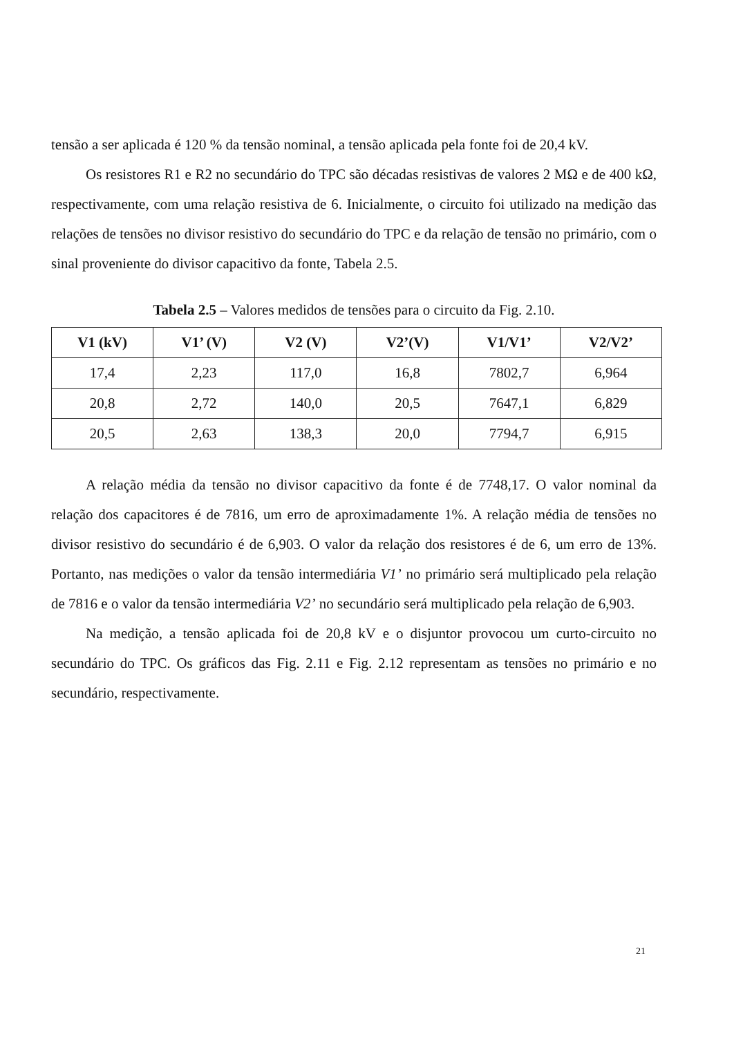tensão a ser aplicada é 120 % da tensão nominal, a tensão aplicada pela fonte foi de 20,4 kV.
Os resistores R1 e R2 no secundário do TPC são décadas resistivas de valores 2 MΩ e de 400 kΩ, respectivamente, com uma relação resistiva de 6. Inicialmente, o circuito foi utilizado na medição das relações de tensões no divisor resistivo do secundário do TPC e da relação de tensão no primário, com o sinal proveniente do divisor capacitivo da fonte, Tabela 2.5.
Tabela 2.5 – Valores medidos de tensões para o circuito da Fig. 2.10.
| V1 (kV) | V1’ (V) | V2 (V) | V2’(V) | V1/V1’ | V2/V2’ |
| --- | --- | --- | --- | --- | --- |
| 17,4 | 2,23 | 117,0 | 16,8 | 7802,7 | 6,964 |
| 20,8 | 2,72 | 140,0 | 20,5 | 7647,1 | 6,829 |
| 20,5 | 2,63 | 138,3 | 20,0 | 7794,7 | 6,915 |
A relação média da tensão no divisor capacitivo da fonte é de 7748,17. O valor nominal da relação dos capacitores é de 7816, um erro de aproximadamente 1%. A relação média de tensões no divisor resistivo do secundário é de 6,903. O valor da relação dos resistores é de 6, um erro de 13%. Portanto, nas medições o valor da tensão intermediária V1’ no primário será multiplicado pela relação de 7816 e o valor da tensão intermediária V2’ no secundário será multiplicado pela relação de 6,903.
Na medição, a tensão aplicada foi de 20,8 kV e o disjuntor provocou um curto-circuito no secundário do TPC. Os gráficos das Fig. 2.11 e Fig. 2.12 representam as tensões no primário e no secundário, respectivamente.
21